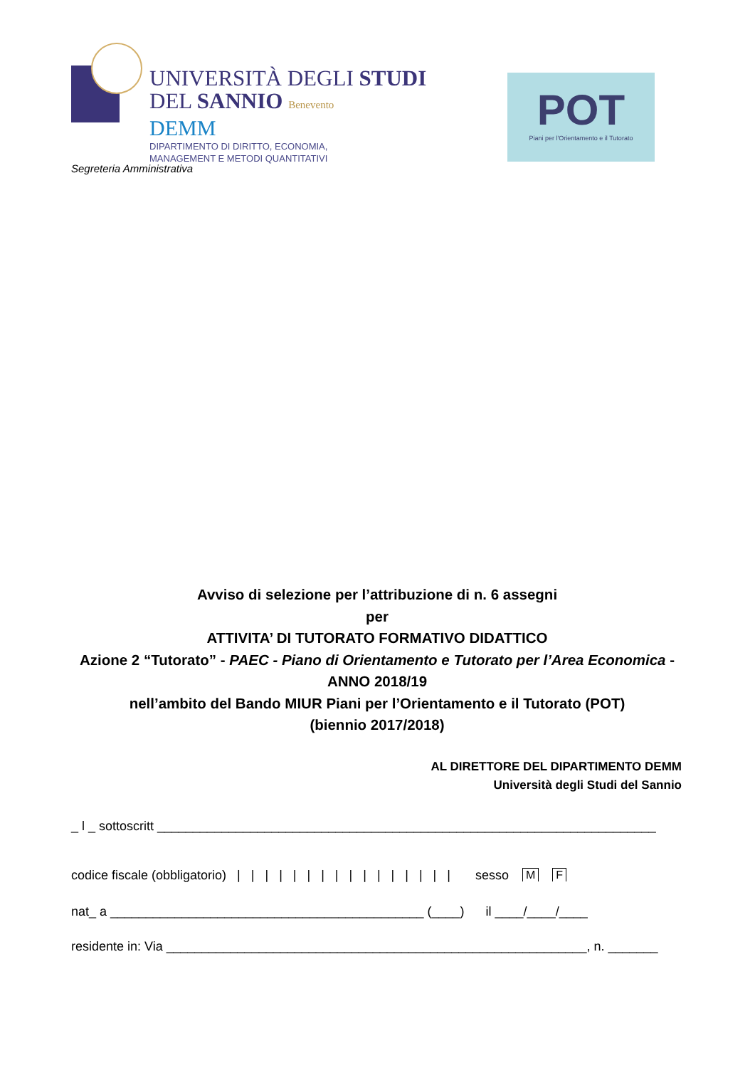UNIVERSITÀ DEGLI STUDI
DEL SANNIO Benevento
DEMM
DIPARTIMENTO DI DIRITTO, ECONOMIA,
MANAGEMENT E METODI QUANTITATIVI
POT
Piani per l'Orientamento e il Tutorato
Segreteria Amministrativa
Avviso di selezione per l’attribuzione di n. 6 assegni
per
ATTIVITA’ DI TUTORATO FORMATIVO DIDATTICO
Azione 2 “Tutorato” - PAEC - Piano di Orientamento e Tutorato per l’Area Economica - ANNO 2018/19
nell’ambito del Bando MIUR Piani per l’Orientamento e il Tutorato (POT)
(biennio 2017/2018)
AL DIRETTORE DEL DIPARTIMENTO DEMM
Università degli Studi del Sannio
_ l _ sottoscritt ______________________________________________________________________
codice fiscale (obbligatorio) | | | | | | | | | | | | | | | | sesso M F
nat_ a ____________________________________________ (____) il ____/____/____
residente in: Via ___________________________________________________________, n. _______